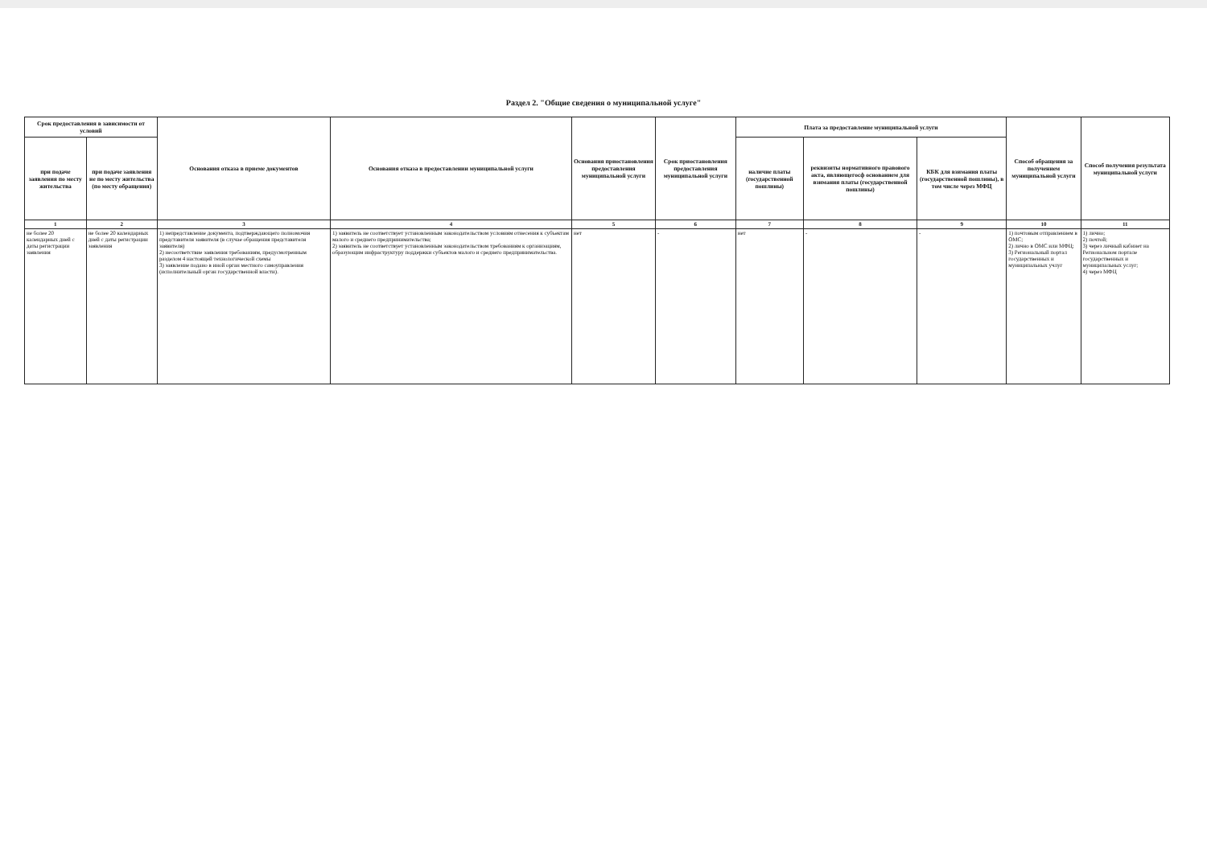Раздел 2. "Общие сведения о муниципальной услуге"
| Срок предоставления в зависимости от условий | | Основания отказа в приеме документов | Основания отказа в предоставлении муниципальной услуги | Основания приостановления предоставления муниципальной услуги | Срок приостановления предоставления муниципальной услуги | Плата за предоставление муниципальной услуги | | | Способ обращения за получением муниципальной услуги | Способ получения результата муниципальной услуги |
| --- | --- | --- | --- | --- | --- | --- | --- | --- | --- | --- |
| при подаче заявления по месту жительства | при подаче заявления не по месту жительства (по месту обращения) | | | | | наличие платы (государственной пошлины) | реквизиты нормативного правового акта, являющегосф основанием для взимания платы (государственной пошлины) | КБК для взимания платы (государственной пошлины), в том числе через МФЦ | | |
| 1 | 2 | 3 | 4 | 5 | 6 | 7 | 8 | 9 | 10 | 11 |
| не более 20 календарных дней с даты регистрации заявления | не более 20 календарных дней с даты регистрации заявления | 1) непредставление документа, подтверждающего полномочия представителя заявителя (в случае обращения представителя заявителя) 2) несоответствие заявления требованиям, предусмотренным разделом 4 настоящей технологической схемы 3) заявление подано в иной орган местного самоуправления (исполнительный орган государственной власти). | 1) заявитель не соответствует установленным законодательством условиям отнесения к субъектам малого и среднего предпринимательства; 2) заявитель не соответствует установленным законодательством требованиям к организациям, образующим инфраструктуру поддержки субъектов малого и среднего предпринимательства. | нет | - | нет | - | - | 1) почтовым отправлением в ОМС; 2) лично в ОМС или МФЦ; 3) Региональный портал государственных и муниципальных учлуг | 1) лично; 2) почтой; 3) через личный кабинет на Региональном портале государственных и муниципальных услуг; 4) через МФЦ |